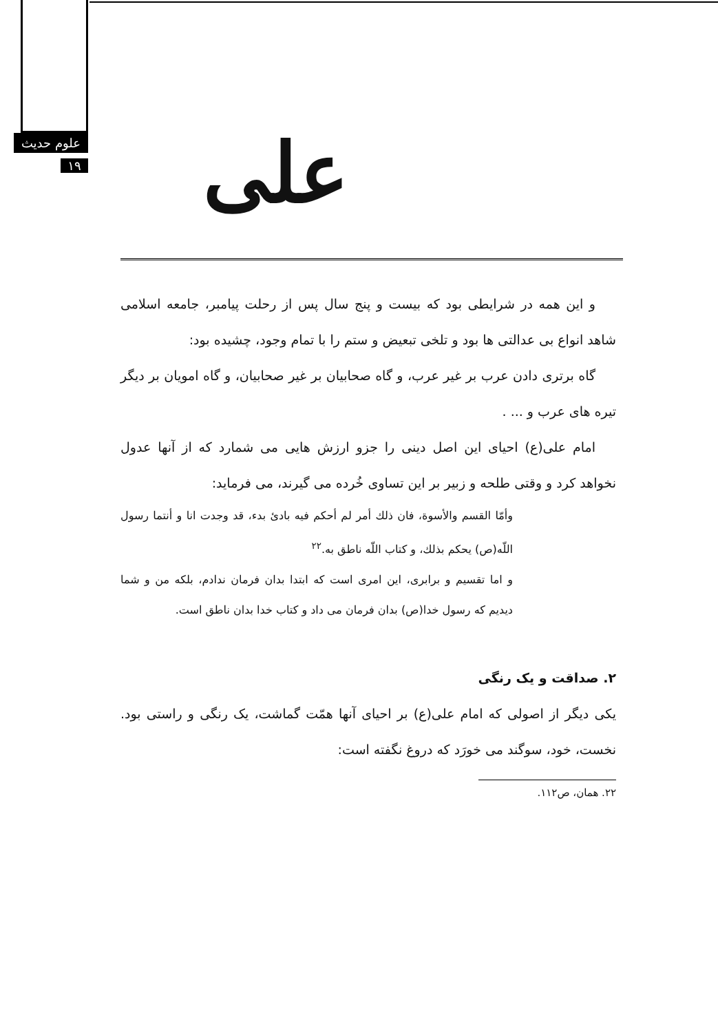علوم حدیث
۱۹
علی
و این همه در شرایطی بود که بیست و پنج سال پس از رحلت پیامبر، جامعه اسلامی شاهد انواع بی عدالتی ها بود و تلخی تبعیض و ستم را با تمام وجود، چشیده بود:
گاه برتری دادن عرب بر غیر عرب، و گاه صحابیان بر غیر صحابیان، و گاه امویان بر دیگر تیره های عرب و ... .
امام علی(ع) احیای این اصل دینی را جزو ارزش هایی می شمارد که از آنها عدول نخواهد کرد و وقتی طلحه و زبیر بر این تساوی خُرده می گیرند، می فرماید:
وأمّا القسم والأسوة، فان ذلك أمر لم أحكم فيه بادئ بدء، قد وجدت انا و أنتما رسول اللّه(ص) يحكم بذلك، و كتاب اللّه ناطق به.<sup>۲۲</sup>
و اما تقسیم و برابری، این امری است که ابتدا بدان فرمان ندادم، بلکه من و شما دیدیم که رسول خدا(ص) بدان فرمان می داد و کتاب خدا بدان ناطق است.
۲. صداقت و یک رنگی
یکی دیگر از اصولی که امام علی(ع) بر احیای آنها همّت گماشت، یک رنگی و راستی بود. نخست، خود، سوگند می خورَد که دروغ نگفته است:
۲۲. همان، ص۱۱۲.